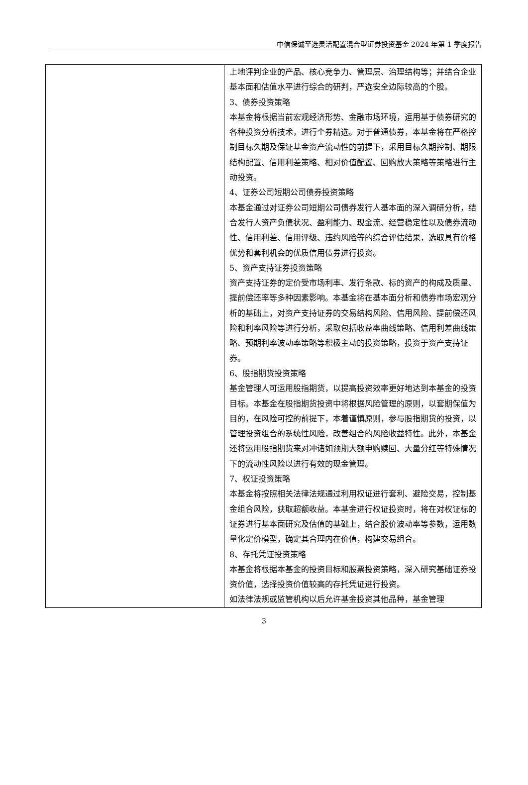中信保诚至选灵活配置混合型证券投资基金 2024 年第 1 季度报告
| | 上地评判企业的产品、核心竞争力、管理层、治理结构等；并结合企业基本面和估值水平进行综合的研判，严选安全边际较高的个股。 3、债券投资策略 本基金将根据当前宏观经济形势、金融市场环境，运用基于债券研究的各种投资分析技术，进行个券精选。对于普通债券，本基金将在严格控制目标久期及保证基金资产流动性的前提下，采用目标久期控制、期限结构配置、信用利差策略、相对价值配置、回购放大策略等策略进行主动投资。 4、证券公司短期公司债券投资策略 本基金通过对证券公司短期公司债券发行人基本面的深入调研分析，结合发行人资产负债状况、盈利能力、现金流、经营稳定性以及债券流动性、信用利差、信用评级、违约风险等的综合评估结果，选取具有价格优势和套利机会的优质信用债券进行投资。 5、资产支持证券投资策略 资产支持证券的定价受市场利率、发行条款、标的资产的构成及质量、提前偿还率等多种因素影响。本基金将在基本面分析和债券市场宏观分析的基础上，对资产支持证券的交易结构风险、信用风险、提前偿还风险和利率风险等进行分析，采取包括收益率曲线策略、信用利差曲线策略、预期利率波动率策略等积极主动的投资策略，投资于资产支持证券。 6、股指期货投资策略 基金管理人可运用股指期货，以提高投资效率更好地达到本基金的投资目标。本基金在股指期货投资中将根据风险管理的原则，以套期保值为目的，在风险可控的前提下，本着谨慎原则，参与股指期货的投资，以管理投资组合的系统性风险，改善组合的风险收益特性。此外，本基金还将运用股指期货来对冲诸如预期大额申购赎回、大量分红等特殊情况下的流动性风险以进行有效的现金管理。 7、权证投资策略 本基金将按照相关法律法规通过利用权证进行套利、避险交易，控制基金组合风险，获取超额收益。本基金进行权证投资时，将在对权证标的证券进行基本面研究及估值的基础上，结合股价波动率等参数，运用数量化定价模型，确定其合理内在价值，构建交易组合。 8、存托凭证投资策略 本基金将根据本基金的投资目标和股票投资策略，深入研究基础证券投资价值，选择投资价值较高的存托凭证进行投资。 如法律法规或监管机构以后允许基金投资其他品种，基金管理 |
3